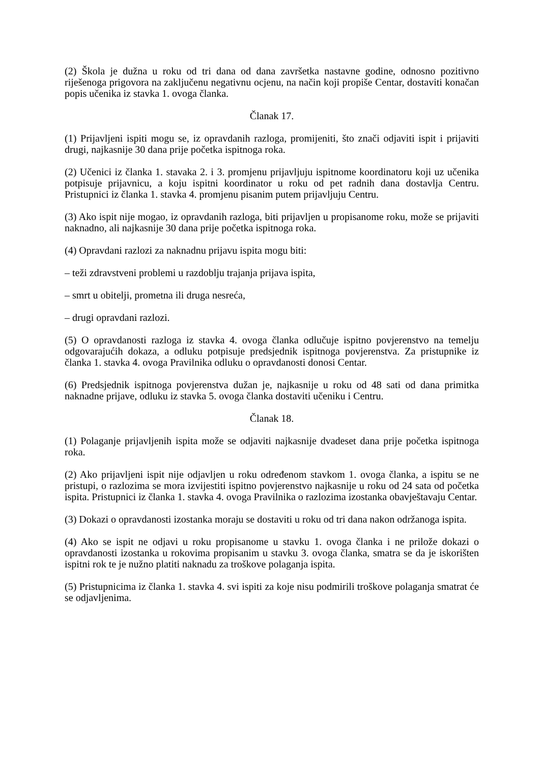(2) Škola je dužna u roku od tri dana od dana završetka nastavne godine, odnosno pozitivno riješenoga prigovora na zaključenu negativnu ocjenu, na način koji propiše Centar, dostaviti konačan popis učenika iz stavka 1. ovoga članka.
Članak 17.
(1) Prijavljeni ispiti mogu se, iz opravdanih razloga, promijeniti, što znači odjaviti ispit i prijaviti drugi, najkasnije 30 dana prije početka ispitnoga roka.
(2) Učenici iz članka 1. stavaka 2. i 3. promjenu prijavljuju ispitnome koordinatoru koji uz učenika potpisuje prijavnicu, a koju ispitni koordinator u roku od pet radnih dana dostavlja Centru. Pristupnici iz članka 1. stavka 4. promjenu pisanim putem prijavljuju Centru.
(3) Ako ispit nije mogao, iz opravdanih razloga, biti prijavljen u propisanome roku, može se prijaviti naknadno, ali najkasnije 30 dana prije početka ispitnoga roka.
(4) Opravdani razlozi za naknadnu prijavu ispita mogu biti:
– teži zdravstveni problemi u razdoblju trajanja prijava ispita,
– smrt u obitelji, prometna ili druga nesreća,
– drugi opravdani razlozi.
(5) O opravdanosti razloga iz stavka 4. ovoga članka odlučuje ispitno povjerenstvo na temelju odgovarajućih dokaza, a odluku potpisuje predsjednik ispitnoga povjerenstva. Za pristupnike iz članka 1. stavka 4. ovoga Pravilnika odluku o opravdanosti donosi Centar.
(6) Predsjednik ispitnoga povjerenstva dužan je, najkasnije u roku od 48 sati od dana primitka naknadne prijave, odluku iz stavka 5. ovoga članka dostaviti učeniku i Centru.
Članak 18.
(1) Polaganje prijavljenih ispita može se odjaviti najkasnije dvadeset dana prije početka ispitnoga roka.
(2) Ako prijavljeni ispit nije odjavljen u roku određenom stavkom 1. ovoga članka, a ispitu se ne pristupi, o razlozima se mora izvijestiti ispitno povjerenstvo najkasnije u roku od 24 sata od početka ispita. Pristupnici iz članka 1. stavka 4. ovoga Pravilnika o razlozima izostanka obavještavaju Centar.
(3) Dokazi o opravdanosti izostanka moraju se dostaviti u roku od tri dana nakon održanoga ispita.
(4) Ako se ispit ne odjavi u roku propisanome u stavku 1. ovoga članka i ne prilože dokazi o opravdanosti izostanka u rokovima propisanim u stavku 3. ovoga članka, smatra se da je iskorišten ispitni rok te je nužno platiti naknadu za troškove polaganja ispita.
(5) Pristupnicima iz članka 1. stavka 4. svi ispiti za koje nisu podmirili troškove polaganja smatrat će se odjavljenima.